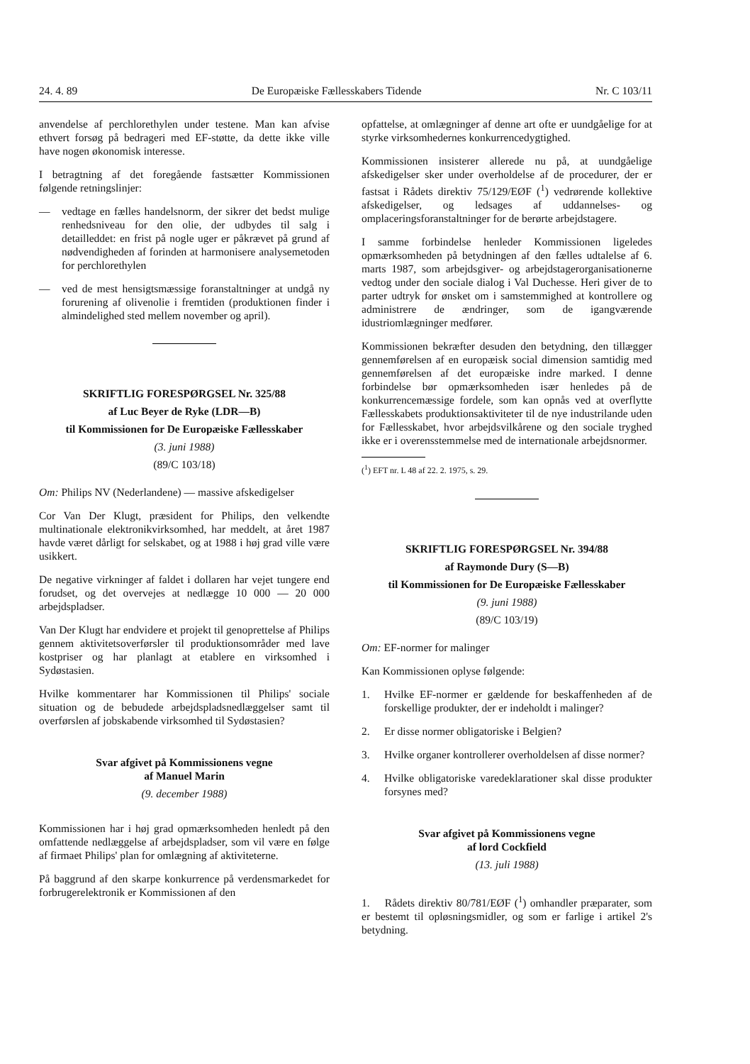24. 4. 89 De Europæiske Fællesskabers Tidende Nr. C 103/11
anvendelse af perchlorethylen under testene. Man kan afvise ethvert forsøg på bedrageri med EF-støtte, da dette ikke ville have nogen økonomisk interesse.
I betragtning af det foregående fastsætter Kommissionen følgende retningslinjer:
— vedtage en fælles handelsnorm, der sikrer det bedst mulige renhedsniveau for den olie, der udbydes til salg i detailleddet: en frist på nogle uger er påkrævet på grund af nødvendigheden af forinden at harmonisere analysemetoden for perchlorethylen
— ved de mest hensigtsmæssige foranstaltninger at undgå ny forurening af olivenolie i fremtiden (produktionen finder i almindelighed sted mellem november og april).
SKRIFTLIG FORESPØRGSEL Nr. 325/88
af Luc Beyer de Ryke (LDR—B)
til Kommissionen for De Europæiske Fællesskaber
(3. juni 1988)
(89/C 103/18)
Om: Philips NV (Nederlandene) — massive afskedigelser
Cor Van Der Klugt, præsident for Philips, den velkendte multinationale elektronikvirksomhed, har meddelt, at året 1987 havde været dårligt for selskabet, og at 1988 i høj grad ville være usikkert.
De negative virkninger af faldet i dollaren har vejet tungere end forudset, og det overvejes at nedlægge 10 000 — 20 000 arbejdspladser.
Van Der Klugt har endvidere et projekt til genoprettelse af Philips gennem aktivitetsoverførsler til produktionsområder med lave kostpriser og har planlagt at etablere en virksomhed i Sydøstasien.
Hvilke kommentarer har Kommissionen til Philips' sociale situation og de bebudede arbejdspladsnedlæggelser samt til overførslen af jobskabende virksomhed til Sydøstasien?
Svar afgivet på Kommissionens vegne
af Manuel Marin
(9. december 1988)
Kommissionen har i høj grad opmærksomheden henledt på den omfattende nedlæggelse af arbejdspladser, som vil være en følge af firmaet Philips' plan for omlægning af aktiviteterne.
På baggrund af den skarpe konkurrence på verdensmarkedet for forbrugerelektronik er Kommissionen af den
opfattelse, at omlægninger af denne art ofte er uundgåelige for at styrke virksomhedernes konkurrencedygtighed.
Kommissionen insisterer allerede nu på, at uundgåelige afskedigelser sker under overholdelse af de procedurer, der er fastsat i Rådets direktiv 75/129/EØF (<sup>1</sup>) vedrørende kollektive afskedigelser, og ledsages af uddannelses- og omplaceringsforanstaltninger for de berørte arbejdstagere.
I samme forbindelse henleder Kommissionen ligeledes opmærksomheden på betydningen af den fælles udtalelse af 6. marts 1987, som arbejdsgiver- og arbejdstagerorganisationerne vedtog under den sociale dialog i Val Duchesse. Heri giver de to parter udtryk for ønsket om i samstemmighed at kontrollere og administrere de ændringer, som de igangværende idustriomlægninger medfører.
Kommissionen bekræfter desuden den betydning, den tillægger gennemførelsen af en europæisk social dimension samtidig med gennemførelsen af det europæiske indre marked. I denne forbindelse bør opmærksomheden især henledes på de konkurrencemæssige fordele, som kan opnås ved at overflytte Fællesskabets produktionsaktiviteter til de nye industrilande uden for Fællesskabet, hvor arbejdsvilkårene og den sociale tryghed ikke er i overensstemmelse med de internationale arbejdsnormer.
(<sup>1</sup>) EFT nr. L 48 af 22. 2. 1975, s. 29.
SKRIFTLIG FORESPØRGSEL Nr. 394/88
af Raymonde Dury (S—B)
til Kommissionen for De Europæiske Fællesskaber
(9. juni 1988)
(89/C 103/19)
Om: EF-normer for malinger
Kan Kommissionen oplyse følgende:
1. Hvilke EF-normer er gældende for beskaffenheden af de forskellige produkter, der er indeholdt i malinger?
2. Er disse normer obligatoriske i Belgien?
3. Hvilke organer kontrollerer overholdelsen af disse normer?
4. Hvilke obligatoriske varedeklarationer skal disse produkter forsynes med?
Svar afgivet på Kommissionens vegne
af lord Cockfield
(13. juli 1988)
1. Rådets direktiv 80/781/EØF (<sup>1</sup>) omhandler præparater, som er bestemt til opløsningsmidler, og som er farlige i artikel 2's betydning.